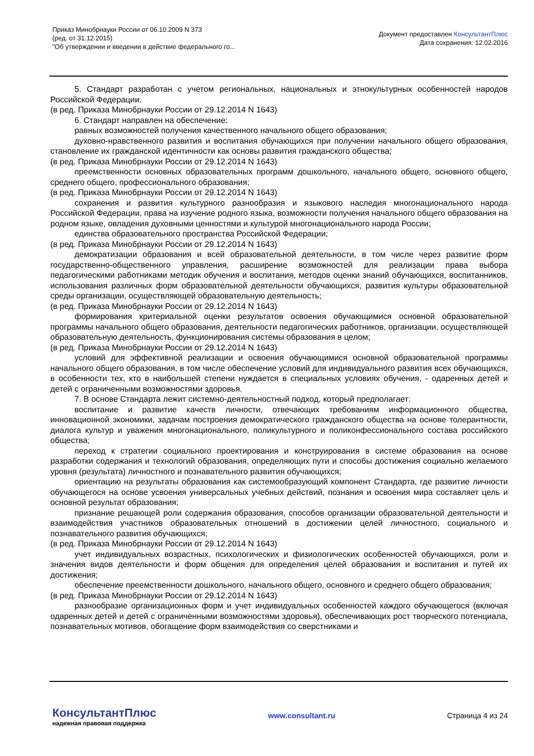Приказ Минобрнауки России от 06.10.2009 N 373
(ред. от 31.12.2015)
"Об утверждении и введении в действие федерального го...
Документ предоставлен КонсультантПлюс
Дата сохранения: 12.02.2016
5. Стандарт разработан с учетом региональных, национальных и этнокультурных особенностей народов Российской Федерации.
(в ред. Приказа Минобрнауки России от 29.12.2014 N 1643)
6. Стандарт направлен на обеспечение:
равных возможностей получения качественного начального общего образования;
духовно-нравственного развития и воспитания обучающихся при получении начального общего образования, становление их гражданской идентичности как основы развития гражданского общества;
(в ред. Приказа Минобрнауки России от 29.12.2014 N 1643)
преемственности основных образовательных программ дошкольного, начального общего, основного общего, среднего общего, профессионального образования;
(в ред. Приказа Минобрнауки России от 29.12.2014 N 1643)
сохранения и развития культурного разнообразия и языкового наследия многонационального народа Российской Федерации, права на изучение родного языка, возможности получения начального общего образования на родном языке, овладения духовными ценностями и культурой многонационального народа России;
единства образовательного пространства Российской Федерации;
(в ред. Приказа Минобрнауки России от 29.12.2014 N 1643)
демократизации образования и всей образовательной деятельности, в том числе через развитие форм государственно-общественного управления, расширение возможностей для реализации права выбора педагогическими работниками методик обучения и воспитания, методов оценки знаний обучающихся, воспитанников, использования различных форм образовательной деятельности обучающихся, развития культуры образовательной среды организации, осуществляющей образовательную деятельность;
(в ред. Приказа Минобрнауки России от 29.12.2014 N 1643)
формирования критериальной оценки результатов освоения обучающимися основной образовательной программы начального общего образования, деятельности педагогических работников, организации, осуществляющей образовательную деятельность, функционирования системы образования в целом;
(в ред. Приказа Минобрнауки России от 29.12.2014 N 1643)
условий для эффективной реализации и освоения обучающимися основной образовательной программы начального общего образования, в том числе обеспечение условий для индивидуального развития всех обучающихся, в особенности тех, кто в наибольшей степени нуждается в специальных условиях обучения, - одаренных детей и детей с ограниченными возможностями здоровья.
7. В основе Стандарта лежит системно-деятельностный подход, который предполагает:
воспитание и развитие качеств личности, отвечающих требованиям информационного общества, инновационной экономики, задачам построения демократического гражданского общества на основе толерантности, диалога культур и уважения многонационального, поликультурного и поликонфессионального состава российского общества;
переход к стратегии социального проектирования и конструирования в системе образования на основе разработки содержания и технологий образования, определяющих пути и способы достижения социально желаемого уровня (результата) личностного и познавательного развития обучающихся;
ориентацию на результаты образования как системообразующий компонент Стандарта, где развитие личности обучающегося на основе усвоения универсальных учебных действий, познания и освоения мира составляет цель и основной результат образования;
признание решающей роли содержания образования, способов организации образовательной деятельности и взаимодействия участников образовательных отношений в достижении целей личностного, социального и познавательного развития обучающихся;
(в ред. Приказа Минобрнауки России от 29.12.2014 N 1643)
учет индивидуальных возрастных, психологических и физиологических особенностей обучающихся, роли и значения видов деятельности и форм общения для определения целей образования и воспитания и путей их достижения;
обеспечение преемственности дошкольного, начального общего, основного и среднего общего образования;
(в ред. Приказа Минобрнауки России от 29.12.2014 N 1643)
разнообразие организационных форм и учет индивидуальных особенностей каждого обучающегося (включая одаренных детей и детей с ограниченными возможностями здоровья), обеспечивающих рост творческого потенциала, познавательных мотивов, обогащение форм взаимодействия со сверстниками и
КонсультантПлюс
надежная правовая поддержка
www.consultant.ru Страница 4 из 24